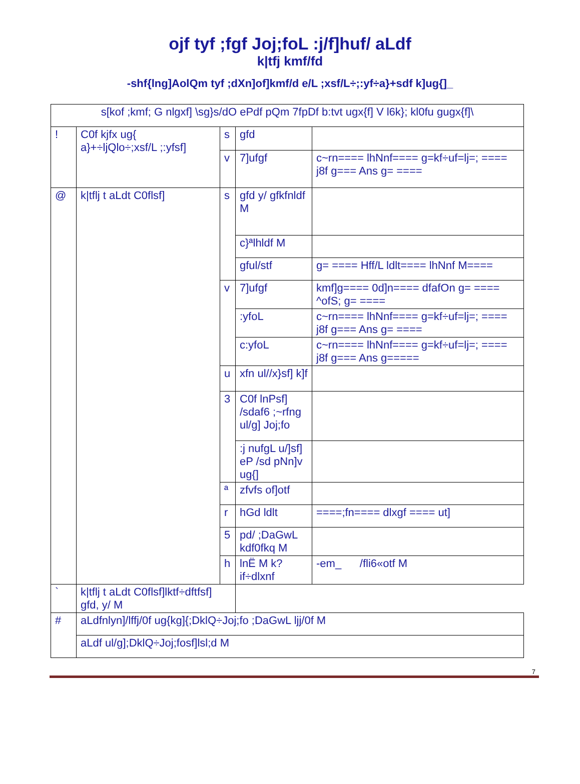ojf tyf ;fgf Joj;foL :j/f]huf/ aLdf
k|tfj kmf/fd
-shf{lng]AolQm tyf ;dXn]of]kmf/d e/L ;xsf/L÷;:yf÷a}+sdf k]ug{]_
| s[kof ;kmf; G nlgxf] \sg}s/dO ePdf pQm 7fpDf b:tvt ugx{f] V l6k}; kl0fu gugx{f]\ | | | | |
| ! | C0f kjfx ug{ a}+÷ljQlo÷;xsf/L ;:yfsf] | s | gfd | |
| | | v | 7]ufgf | c~rn==== lhNnf==== g=kf÷uf=lj=; ==== j8f g=== Ans g= ==== |
| @ | k/tflj t aLdt C0flsf] | s | gfd y/ gfkfnldf M | |
| | | | c}ªlhldf M | |
| | | | gful/stf | g= ==== Hff/L ldlt==== lhNnf M==== |
| | | v | 7]ufgf | kmf]g==== 0d]n==== dfafOn g= ==== ^ofS; g= ==== |
| | | | :yfoL | c~rn==== lhNnf==== g=kf÷uf=lj=; ==== j8f g=== Ans g= ==== |
| | | | c:yfoL | c~rn==== lhNnf==== g=kf÷uf=lj=; ==== j8f g=== Ans g===== |
| | | u | xfn ul//x}sf] k]f | |
| | | 3 | C0f lnPsf] /sdaf6 ;~rfng ul/g] Joj;fo | |
| | | | :j nufgL u/]sf] eP /sd pNn]v ug{] | |
| | | ª | zfvfs of]otf | |
| | | r | hGd ldlt | ====;fn==== dlxgf ==== ut] |
| | | 5 | pd/ ;DaGwL kdf0fkq M | |
| | | h | lnË M k?if÷dlxnf | -em_ /fli6«otf M |
| ` | k/tflj t aLdt C0flsf]lktf÷dftfsf] gfd, y/ M | | | |
| # | aLdfnlyn]/lffj/0f ug{kg]{;DklQ÷Joj;fo ;DaGwL ljj/0f M | | | |
| | aLdf ul/g];DklQ÷Joj;fosf]lsl;d M | | | |
7